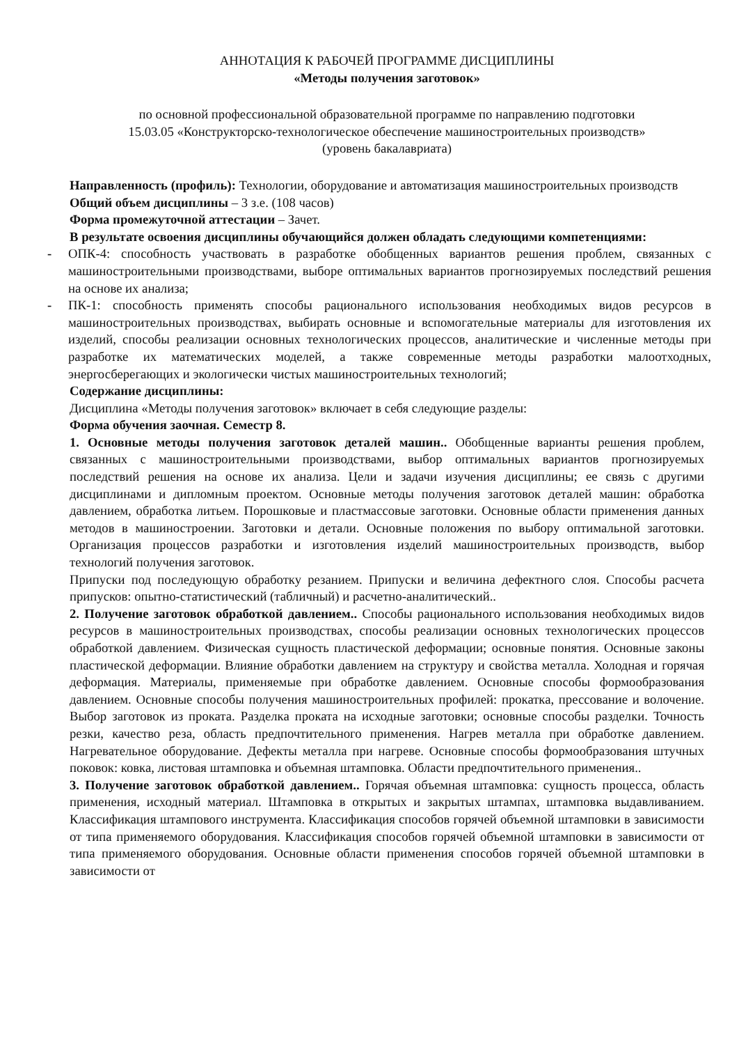АННОТАЦИЯ К РАБОЧЕЙ ПРОГРАММЕ ДИСЦИПЛИНЫ
«Методы получения заготовок»
по основной профессиональной образовательной программе по направлению подготовки
15.03.05 «Конструкторско-технологическое обеспечение машиностроительных производств»
(уровень бакалавриата)
Направленность (профиль): Технологии, оборудование и автоматизация машиностроительных производств
Общий объем дисциплины – 3 з.е. (108 часов)
Форма промежуточной аттестации – Зачет.
В результате освоения дисциплины обучающийся должен обладать следующими компетенциями:
- ОПК-4: способность участвовать в разработке обобщенных вариантов решения проблем, связанных с машиностроительными производствами, выборе оптимальных вариантов прогнозируемых последствий решения на основе их анализа;
- ПК-1: способность применять способы рационального использования необходимых видов ресурсов в машиностроительных производствах, выбирать основные и вспомогательные материалы для изготовления их изделий, способы реализации основных технологических процессов, аналитические и численные методы при разработке их математических моделей, а также современные методы разработки малоотходных, энергосберегающих и экологически чистых машиностроительных технологий;
Содержание дисциплины:
Дисциплина «Методы получения заготовок» включает в себя следующие разделы:
Форма обучения заочная. Семестр 8.
1. Основные методы получения заготовок деталей машин.. Обобщенные варианты решения проблем, связанных с машиностроительными производствами, выбор оптимальных вариантов прогнозируемых последствий решения на основе их анализа. Цели и задачи изучения дисциплины; ее связь с другими дисциплинами и дипломным проектом. Основные методы получения заготовок деталей машин: обработка давлением, обработка литьем. Порошковые и пластмассовые заготовки. Основные области применения данных методов в машиностроении. Заготовки и детали. Основные положения по выбору оптимальной заготовки. Организация процессов разработки и изготовления изделий машиностроительных производств, выбор технологий получения заготовок.
Припуски под последующую обработку резанием. Припуски и величина дефектного слоя. Способы расчета припусков: опытно-статистический (табличный) и расчетно-аналитический..
2. Получение заготовок обработкой давлением.. Способы рационального использования необходимых видов ресурсов в машиностроительных производствах, способы реализации основных технологических процессов обработкой давлением. Физическая сущность пластической деформации; основные понятия. Основные законы пластической деформации. Влияние обработки давлением на структуру и свойства металла. Холодная и горячая деформация. Материалы, применяемые при обработке давлением. Основные способы формообразования давлением. Основные способы получения машиностроительных профилей: прокатка, прессование и волочение. Выбор заготовок из проката. Разделка проката на исходные заготовки; основные способы разделки. Точность резки, качество реза, область предпочтительного применения. Нагрев металла при обработке давлением. Нагревательное оборудование. Дефекты металла при нагреве. Основные способы формообразования штучных поковок: ковка, листовая штамповка и объемная штамповка. Области предпочтительного применения..
3. Получение заготовок обработкой давлением.. Горячая объемная штамповка: сущность процесса, область применения, исходный материал. Штамповка в открытых и закрытых штампах, штамповка выдавливанием. Классификация штампового инструмента. Классификация способов горячей объемной штамповки в зависимости от типа применяемого оборудования. Классификация способов горячей объемной штамповки в зависимости от типа применяемого оборудования. Основные области применения способов горячей объемной штамповки в зависимости от